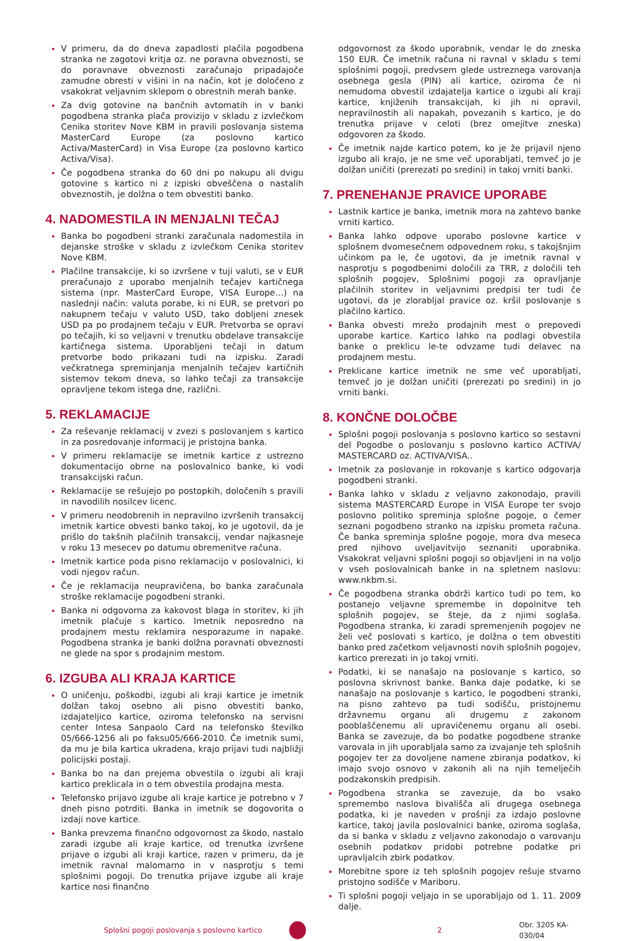V primeru, da do dneva zapadlosti plačila pogodbena stranka ne zagotovi kritja oz. ne poravna obveznosti, se do poravnave obveznosti zaračunajo pripadajoče zamudne obresti v višini in na način, kot je določeno z vsakokrat veljavnim sklepom o obrestnih merah banke.
Za dvig gotovine na bančnih avtomatih in v banki pogodbena stranka plača provizijo v skladu z izvlečkom Cenika storitev Nove KBM in pravili poslovanja sistema MasterCard Europe (za poslovno kartico Activa/MasterCard) in Visa Europe (za poslovno kartico Activa/Visa).
Če pogodbena stranka do 60 dni po nakupu ali dvigu gotovine s kartico ni z izpiski obveščena o nastalih obveznostih, je dolžna o tem obvestiti banko.
4. NADOMESTILA IN MENJALNI TEČAJ
Banka bo pogodbeni stranki zaračunala nadomestila in dejanske stroške v skladu z izvlečkom Cenika storitev Nove KBM.
Plačilne transakcije, ki so izvršene v tuji valuti, se v EUR preračunajo z uporabo menjalnih tečajev kartičnega sistema (npr. MasterCard Europe, VISA Europe…) na naslednji način: valuta porabe, ki ni EUR, se pretvori po nakupnem tečaju v valuto USD, tako dobljeni znesek USD pa po prodajnem tečaju v EUR. Pretvorba se opravi po tečajih, ki so veljavni v trenutku obdelave transakcije kartičnega sistema. Uporabljeni tečaji in datum pretvorbe bodo prikazani tudi na izpisku. Zaradi večkratnega spreminjanja menjalnih tečajev kartičnih sistemov tekom dneva, so lahko tečaji za transakcije opravljene tekom istega dne, različni.
5. REKLAMACIJE
Za reševanje reklamacij v zvezi s poslovanjem s kartico in za posredovanje informacij je pristojna banka.
V primeru reklamacije se imetnik kartice z ustrezno dokumentacijo obrne na poslovalnico banke, ki vodi transakcijski račun.
Reklamacije se rešujejo po postopkih, določenih s pravili in navodilih nosilcev licenc.
V primeru neodobrenih in nepravilno izvršenih transakcij imetnik kartice obvesti banko takoj, ko je ugotovil, da je prišlo do takšnih plačilnih transakcij, vendar najkasneje v roku 13 mesecev po datumu obremenitve računa.
Imetnik kartice poda pisno reklamacijo v poslovalnici, ki vodi njegov račun.
Če je reklamacija neupravičena, bo banka zaračunala stroške reklamacije pogodbeni stranki.
Banka ni odgovorna za kakovost blaga in storitev, ki jih imetnik plačuje s kartico. Imetnik neposredno na prodajnem mestu reklamira nesporazume in napake. Pogodbena stranka je banki dolžna poravnati obveznosti ne glede na spor s prodajnim mestom.
6. IZGUBA ALI KRAJA KARTICE
O uničenju, poškodbi, izgubi ali kraji kartice je imetnik dolžan takoj osebno ali pisno obvestiti banko, izdajateljico kartice, oziroma telefonsko na servisni center Intesa Sanpaolo Card na telefonsko številko 05/666-1256 ali po faksu05/666-2010. Če imetnik sumi, da mu je bila kartica ukradena, krajo prijavi tudi najbližji policijski postaji.
Banka bo na dan prejema obvestila o izgubi ali kraji kartico preklicala in o tem obvestila prodajna mesta.
Telefonsko prijavo izgube ali kraje kartice je potrebno v 7 dneh pisno potrditi. Banka in imetnik se dogovorita o izdaji nove kartice.
Banka prevzema finančno odgovornost za škodo, nastalo zaradi izgube ali kraje kartice, od trenutka izvršene prijave o izgubi ali kraji kartice, razen v primeru, da je imetnik ravnal malomarno in v nasprotju s temi splošnimi pogoji. Do trenutka prijave izgube ali kraje kartice nosi finančno
odgovornost za škodo uporabnik, vendar le do zneska 150 EUR. Če imetnik računa ni ravnal v skladu s temi splošnimi pogoji, predvsem glede ustreznega varovanja osebnega gesla (PIN) ali kartice, oziroma če ni nemudoma obvestil izdajatelja kartice o izgubi ali kraji kartice, knjiženih transakcijah, ki jih ni opravil, nepravilnostih ali napakah, povezanih s kartico, je do trenutka prijave v celoti (brez omejitve zneska) odgovoren za škodo.
Če imetnik najde kartico potem, ko je že prijavil njeno izgubo ali krajo, je ne sme več uporabljati, temveč jo je dolžan uničiti (prerezati po sredini) in takoj vrniti banki.
7. PRENEHANJE PRAVICE UPORABE
Lastnik kartice je banka, imetnik mora na zahtevo banke vrniti kartico.
Banka lahko odpove uporabo poslovne kartice v splošnem dvomesečnem odpovednem roku, s takojšnjim učinkom pa le, če ugotovi, da je imetnik ravnal v nasprotju s pogodbenimi določili za TRR, z določili teh splošnih pogojev, Splošnimi pogoji za opravljanje plačilnih storitev in veljavnimi predpisi ter tudi če ugotovi, da je zlorabljal pravice oz. kršil poslovanje s plačilno kartico.
Banka obvesti mrežo prodajnih mest o prepovedi uporabe kartice. Kartico lahko na podlagi obvestila banke o preklicu le-te odvzame tudi delavec na prodajnem mestu.
Preklicane kartice imetnik ne sme več uporabljati, temveč jo je dolžan uničiti (prerezati po sredini) in jo vrniti banki.
8. KONČNE DOLOČBE
Splošni pogoji poslovanja s poslovno kartico so sestavni del Pogodbe o poslovanju s poslovno kartico ACTIVA/ MASTERCARD oz. ACTIVA/VISA..
Imetnik za poslovanje in rokovanje s kartico odgovarja pogodbeni stranki.
Banka lahko v skladu z veljavno zakonodajo, pravili sistema MASTERCARD Europe in VISA Europe ter svojo poslovno politiko spreminja splošne pogoje, o čemer seznani pogodbeno stranko na izpisku prometa računa. Če banka spreminja splošne pogoje, mora dva meseca pred njihovo uveljavitvijo seznaniti uporabnika. Vsakokrat veljavni splošni pogoji so objavljeni in na voljo v vseh poslovalnicah banke in na spletnem naslovu: www.nkbm.si.
Če pogodbena stranka obdrži kartico tudi po tem, ko postanejo veljavne spremembe in dopolnitve teh splošnih pogojev, se šteje, da z njimi soglaša. Pogodbena stranka, ki zaradi spremenjenih pogojev ne želi več poslovati s kartico, je dolžna o tem obvestiti banko pred začetkom veljavnosti novih splošnih pogojev, kartico prerezati in jo takoj vrniti.
Podatki, ki se nanašajo na poslovanje s kartico, so poslovna skrivnost banke. Banka daje podatke, ki se nanašajo na poslovanje s kartico, le pogodbeni stranki, na pisno zahtevo pa tudi sodišču, pristojnemu državnemu organu ali drugemu z zakonom pooblaščenemu ali upravičenemu organu ali osebi. Banka se zavezuje, da bo podatke pogodbene stranke varovala in jih uporabljala samo za izvajanje teh splošnih pogojev ter za dovoljene namene zbiranja podatkov, ki imajo svojo osnovo v zakonih ali na njih temelječih podzakonskih predpisih.
Pogodbena stranka se zavezuje, da bo vsako spremembo naslova bivališča ali drugega osebnega podatka, ki je naveden v prošnji za izdajo poslovne kartice, takoj javila poslovalnici banke, oziroma soglaša, da si banka v skladu z veljavno zakonodajo o varovanju osebnih podatkov pridobi potrebne podatke pri upravljalcih zbirk podatkov.
Morebitne spore iz teh splošnih pogojev rešuje stvarno pristojno sodišče v Mariboru.
Ti splošni pogoji veljajo in se uporabljajo od 1. 11. 2009 dalje.
Splošni pogoji poslovanja s poslovno kartico 2 Obr. 3205 KA-030/04